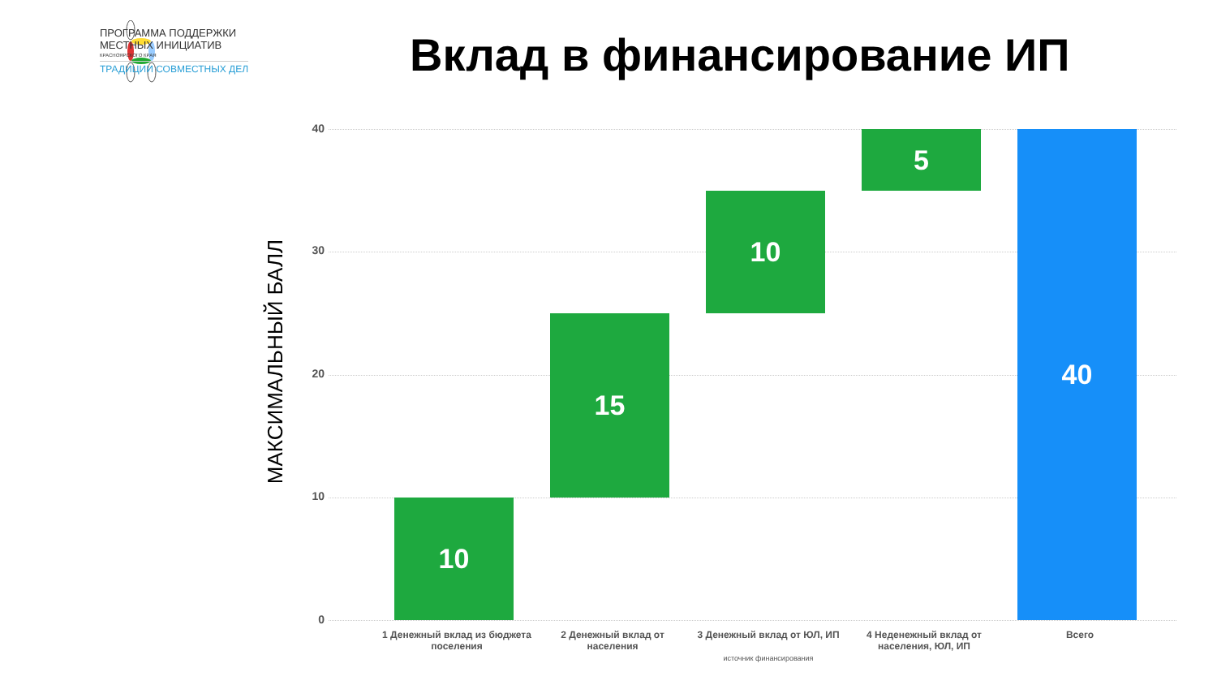ПРОГРАММА ПОДДЕРЖКИ
МЕСТНЫХ ИНИЦИАТИВ
КРАСНОЯРСКОГО КРАЯ
ТРАДИЦИИ СОВМЕСТНЫХ ДЕЛ
Вклад в финансирование ИП
МАКСИМАЛЬНЫЙ БАЛЛ
40
30
20
10
0
10
15
10
5 40
1 Денежный вклад из бюджета поселения
2 Денежный вклад от населения
3 Денежный вклад от ЮЛ, ИП
источник финансирования
4 Неденежный вклад от населения, ЮЛ, ИП
Всего